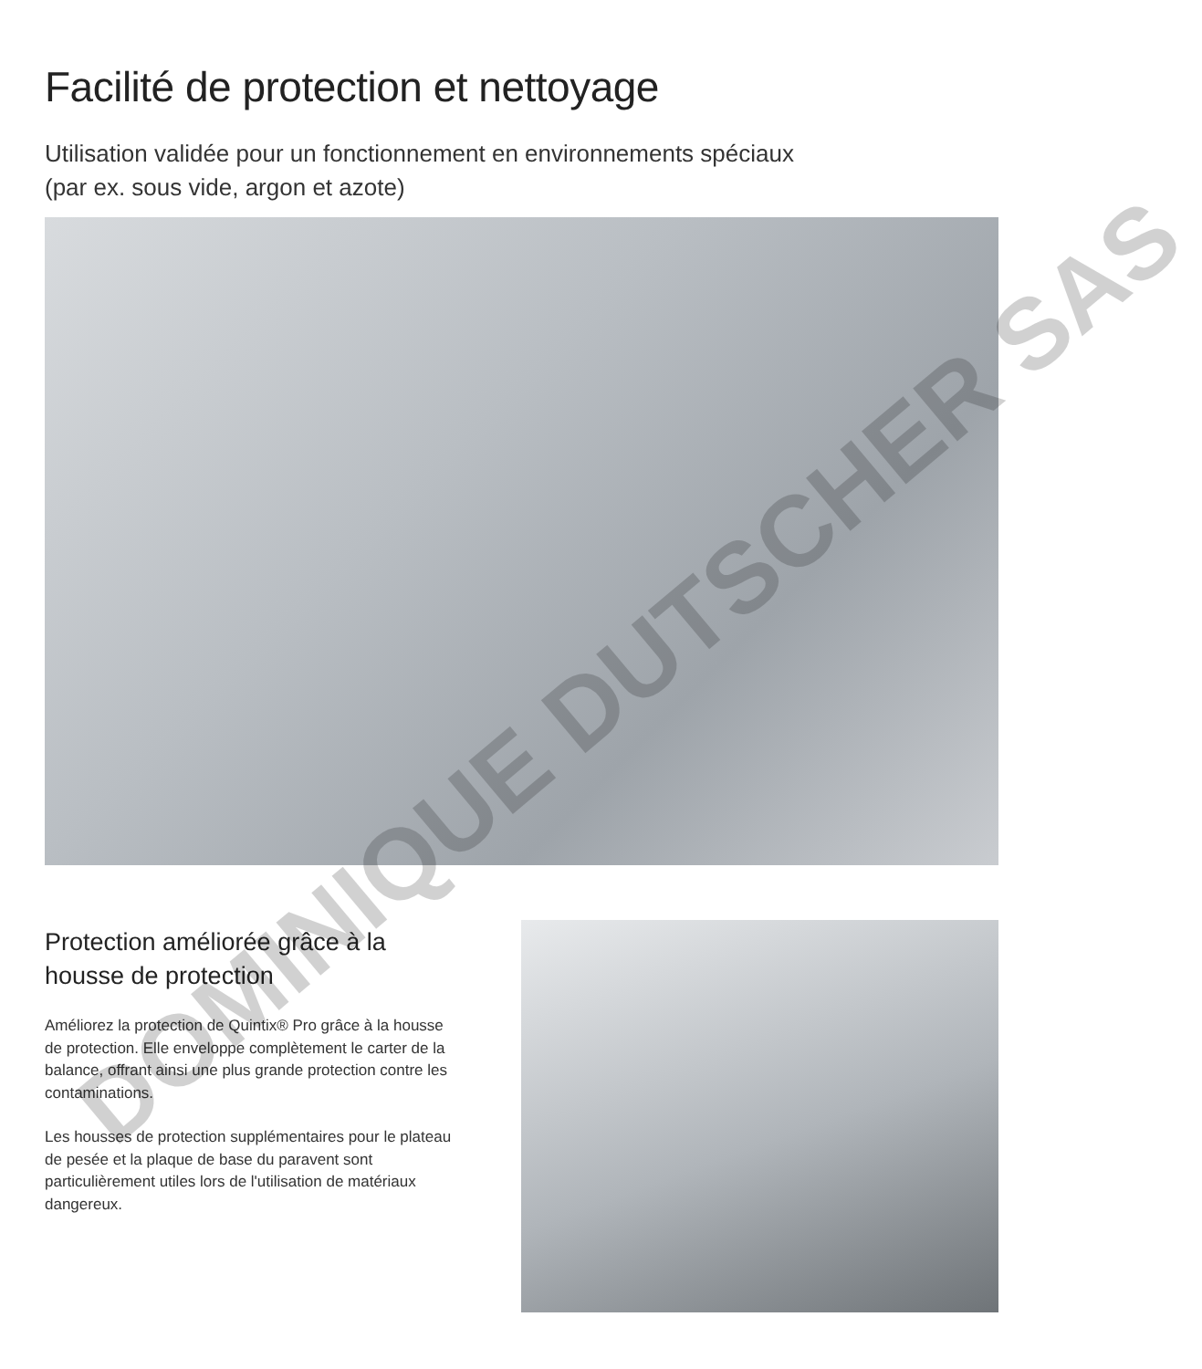Facilité de protection et nettoyage
Utilisation validée pour un fonctionnement en environnements spéciaux
(par ex. sous vide, argon et azote)
Protection améliorée grâce à la housse de protection
Améliorez la protection de Quintix® Pro grâce à la housse de protection. Elle enveloppe complètement le carter de la balance, offrant ainsi une plus grande protection contre les contaminations.
Les housses de protection supplémentaires pour le plateau de pesée et la plaque de base du paravent sont particulièrement utiles lors de l'utilisation de matériaux dangereux.
DOMINIQUE DUTSCHER SAS